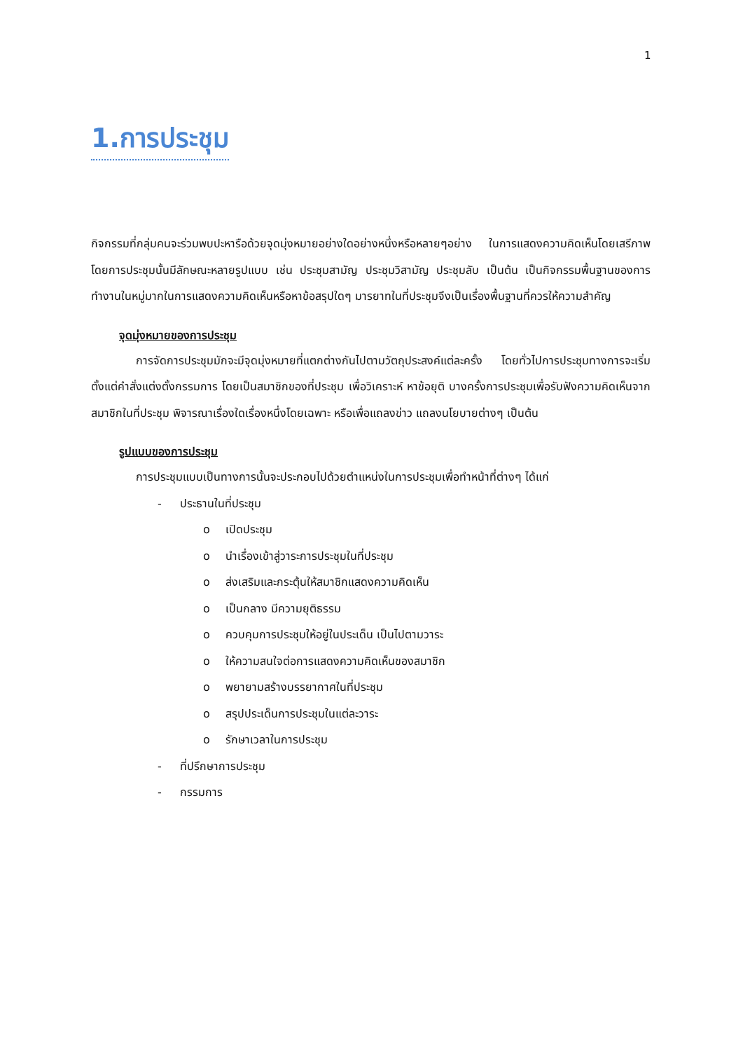1
1.การประชุม
กิจกรรมที่กลุ่มคนจะร่วมพบปะหารือด้วยจุดมุ่งหมายอย่างใดอย่างหนึ่งหรือหลายๆอย่าง ในการแสดงความคิดเห็นโดยเสรีภาพ โดยการประชุมนั้นมีลักษณะหลายรูปแบบ เช่น ประชุมสามัญ ประชุมวิสามัญ ประชุมลับ เป็นต้น เป็นกิจกรรมพื้นฐานของการทำงานในหมู่มากในการแสดงความคิดเห็นหรือหาข้อสรุปใดๆ มารยาทในที่ประชุมจึงเป็นเรื่องพื้นฐานที่ควรให้ความสำคัญ
จุดมุ่งหมายของการประชุม
การจัดการประชุมมักจะมีจุดมุ่งหมายที่แตกต่างกันไปตามวัตถุประสงค์แต่ละครั้ง โดยทั่วไปการประชุมทางการจะเริ่มตั้งแต่คำสั่งแต่งตั้งกรรมการ โดยเป็นสมาชิกของที่ประชุม เพื่อวิเคราะห์ หาข้อยุติ บางครั้งการประชุมเพื่อรับฟังความคิดเห็นจากสมาชิกในที่ประชุม พิจารณาเรื่องใดเรื่องหนึ่งโดยเฉพาะ หรือเพื่อแถลงข่าว แถลงนโยบายต่างๆ เป็นต้น
รูปแบบของการประชุม
การประชุมแบบเป็นทางการนั้นจะประกอบไปด้วยตำแหน่งในการประชุมเพื่อทำหน้าที่ต่างๆ ได้แก่
- ประธานในที่ประชุม
o เปิดประชุม
o นำเรื่องเข้าสู่วาระการประชุมในที่ประชุม
o ส่งเสริมและกระตุ้นให้สมาชิกแสดงความคิดเห็น
o เป็นกลาง มีความยุติธรรม
o ควบคุมการประชุมให้อยู่ในประเด็น เป็นไปตามวาระ
o ให้ความสนใจต่อการแสดงความคิดเห็นของสมาชิก
o พยายามสร้างบรรยากาศในที่ประชุม
o สรุปประเด็นการประชุมในแต่ละวาระ
o รักษาเวลาในการประชุม
- ที่ปรึกษาการประชุม
- กรรมการ